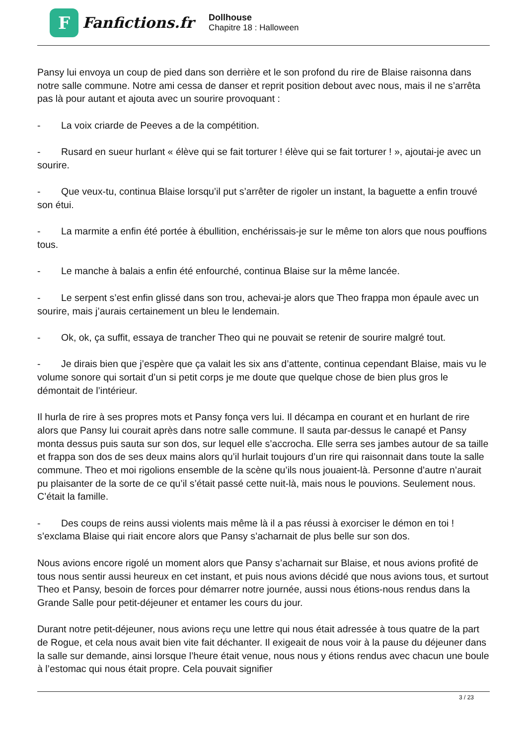F
Fanfictions.fr
Dollhouse
Chapitre 18 : Halloween
Pansy lui envoya un coup de pied dans son derrière et le son profond du rire de Blaise raisonna dans notre salle commune. Notre ami cessa de danser et reprit position debout avec nous, mais il ne s’arrêta pas là pour autant et ajouta avec un sourire provoquant :
- La voix criarde de Peeves a de la compétition.
- Rusard en sueur hurlant « élève qui se fait torturer ! élève qui se fait torturer ! », ajoutai-je avec un sourire.
- Que veux-tu, continua Blaise lorsqu’il put s’arrêter de rigoler un instant, la baguette a enfin trouvé son étui.
- La marmite a enfin été portée à ébullition, enchérissais-je sur le même ton alors que nous pouffions tous.
- Le manche à balais a enfin été enfourché, continua Blaise sur la même lancée.
- Le serpent s’est enfin glissé dans son trou, achevai-je alors que Theo frappa mon épaule avec un sourire, mais j’aurais certainement un bleu le lendemain.
- Ok, ok, ça suffit, essaya de trancher Theo qui ne pouvait se retenir de sourire malgré tout.
- Je dirais bien que j’espère que ça valait les six ans d’attente, continua cependant Blaise, mais vu le volume sonore qui sortait d’un si petit corps je me doute que quelque chose de bien plus gros le démontait de l’intérieur.
Il hurla de rire à ses propres mots et Pansy fonça vers lui. Il décampa en courant et en hurlant de rire alors que Pansy lui courait après dans notre salle commune. Il sauta par-dessus le canapé et Pansy monta dessus puis sauta sur son dos, sur lequel elle s’accrocha. Elle serra ses jambes autour de sa taille et frappa son dos de ses deux mains alors qu’il hurlait toujours d’un rire qui raisonnait dans toute la salle commune. Theo et moi rigolions ensemble de la scène qu’ils nous jouaient-là. Personne d’autre n’aurait pu plaisanter de la sorte de ce qu’il s’était passé cette nuit-là, mais nous le pouvions. Seulement nous. C’était la famille.
- Des coups de reins aussi violents mais même là il a pas réussi à exorciser le démon en toi ! s’exclama Blaise qui riait encore alors que Pansy s’acharnait de plus belle sur son dos.
Nous avions encore rigolé un moment alors que Pansy s’acharnait sur Blaise, et nous avions profité de tous nous sentir aussi heureux en cet instant, et puis nous avions décidé que nous avions tous, et surtout Theo et Pansy, besoin de forces pour démarrer notre journée, aussi nous étions-nous rendus dans la Grande Salle pour petit-déjeuner et entamer les cours du jour.
Durant notre petit-déjeuner, nous avions reçu une lettre qui nous était adressée à tous quatre de la part de Rogue, et cela nous avait bien vite fait déchanter. Il exigeait de nous voir à la pause du déjeuner dans la salle sur demande, ainsi lorsque l’heure était venue, nous nous y étions rendus avec chacun une boule à l’estomac qui nous était propre. Cela pouvait signifier
3 / 23